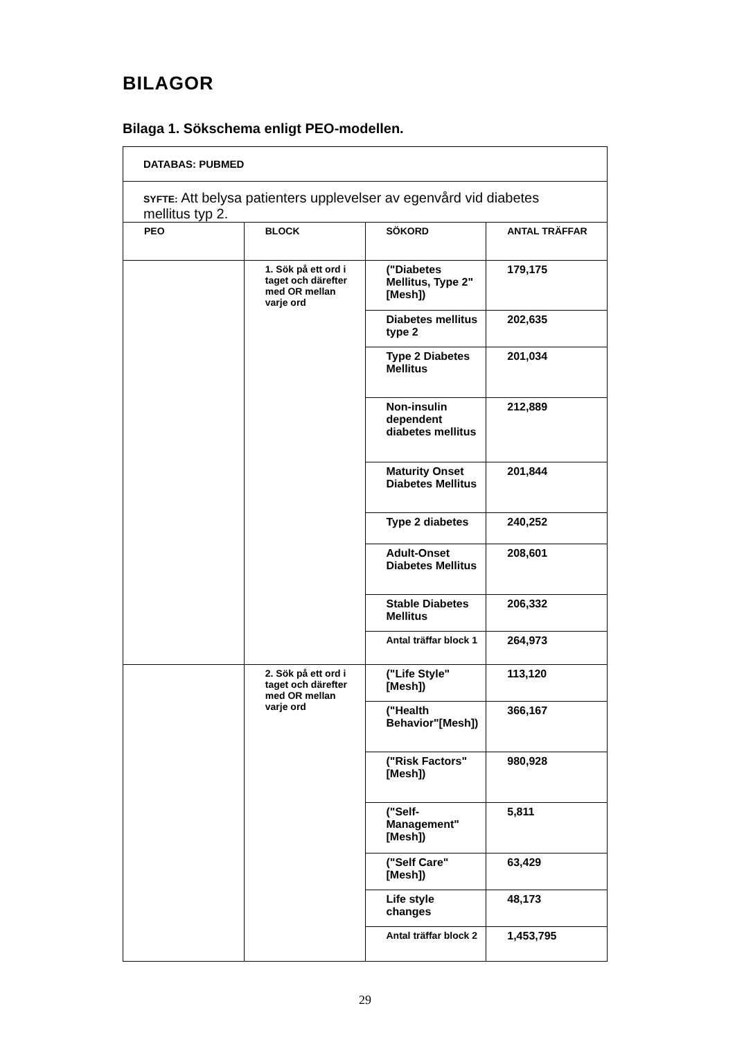BILAGOR
Bilaga 1. Sökschema enligt PEO-modellen.
| DATABAS: PUBMED | | | |
| SYFTE: Att belysa patienters upplevelser av egenvård vid diabetes mellitus typ 2. | | | |
| PEO | BLOCK | SÖKORD | ANTAL TRÄFFAR |
| | 1. Sök på ett ord i taget och därefter med OR mellan varje ord | ("Diabetes Mellitus, Type 2"[Mesh]) | 179,175 |
| | | Diabetes mellitus type 2 | 202,635 |
| | | Type 2 Diabetes Mellitus | 201,034 |
| | | Non-insulin dependent diabetes mellitus | 212,889 |
| | | Maturity Onset Diabetes Mellitus | 201,844 |
| | | Type 2 diabetes | 240,252 |
| | | Adult-Onset Diabetes Mellitus | 208,601 |
| | | Stable Diabetes Mellitus | 206,332 |
| | | Antal träffar block 1 | 264,973 |
| | 2. Sök på ett ord i taget och därefter med OR mellan varje ord | ("Life Style"[Mesh]) | 113,120 |
| | | ("Health Behavior"[Mesh]) | 366,167 |
| | | ("Risk Factors"[Mesh]) | 980,928 |
| | | ("Self-Management"[Mesh]) | 5,811 |
| | | ("Self Care"[Mesh]) | 63,429 |
| | | Life style changes | 48,173 |
| | | Antal träffar block 2 | 1,453,795 |
29